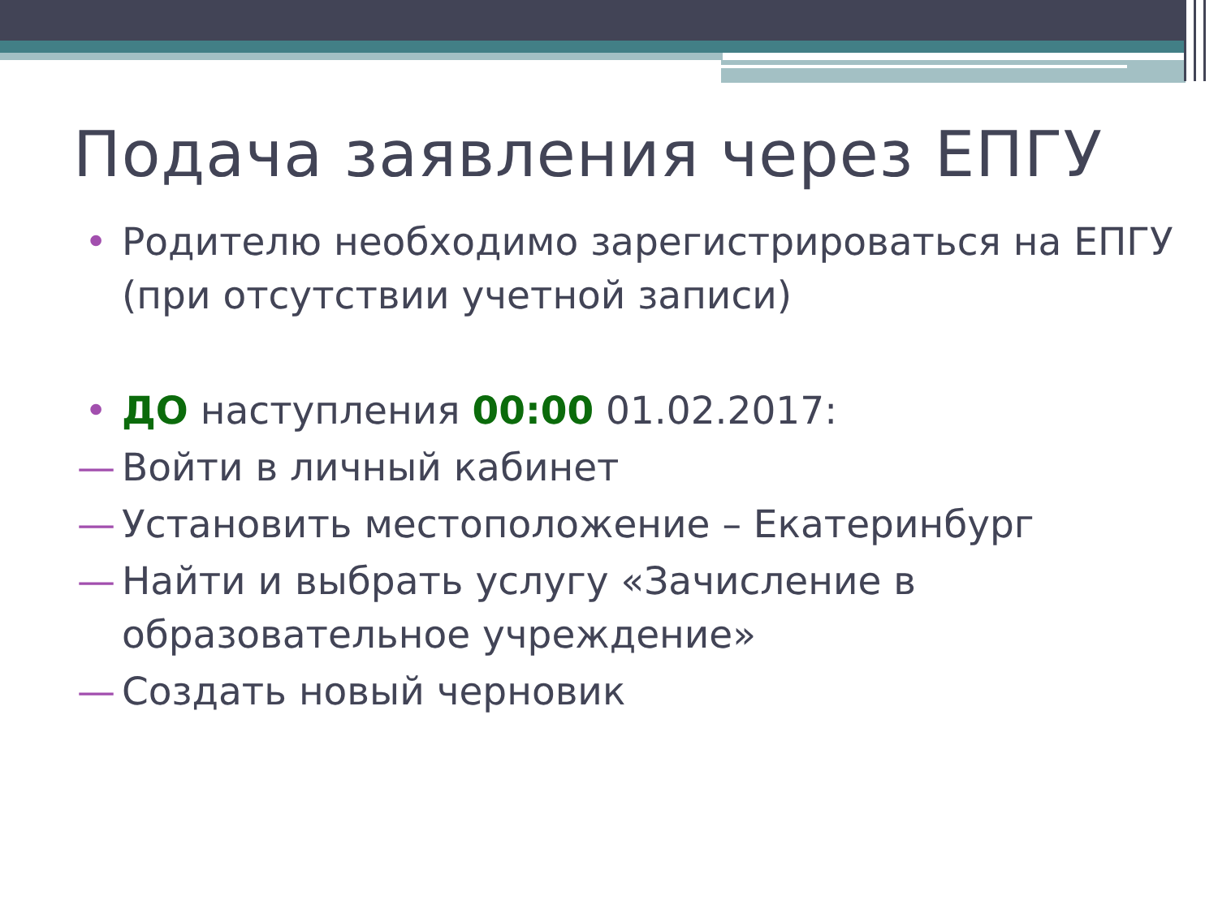Подача заявления через ЕПГУ
• Родителю необходимо зарегистрироваться на ЕПГУ (при отсутствии учетной записи)
• ДО наступления 00:00 01.02.2017:
— Войти в личный кабинет
— Установить местоположение – Екатеринбург
— Найти и выбрать услугу «Зачисление в образовательное учреждение»
— Создать новый черновик